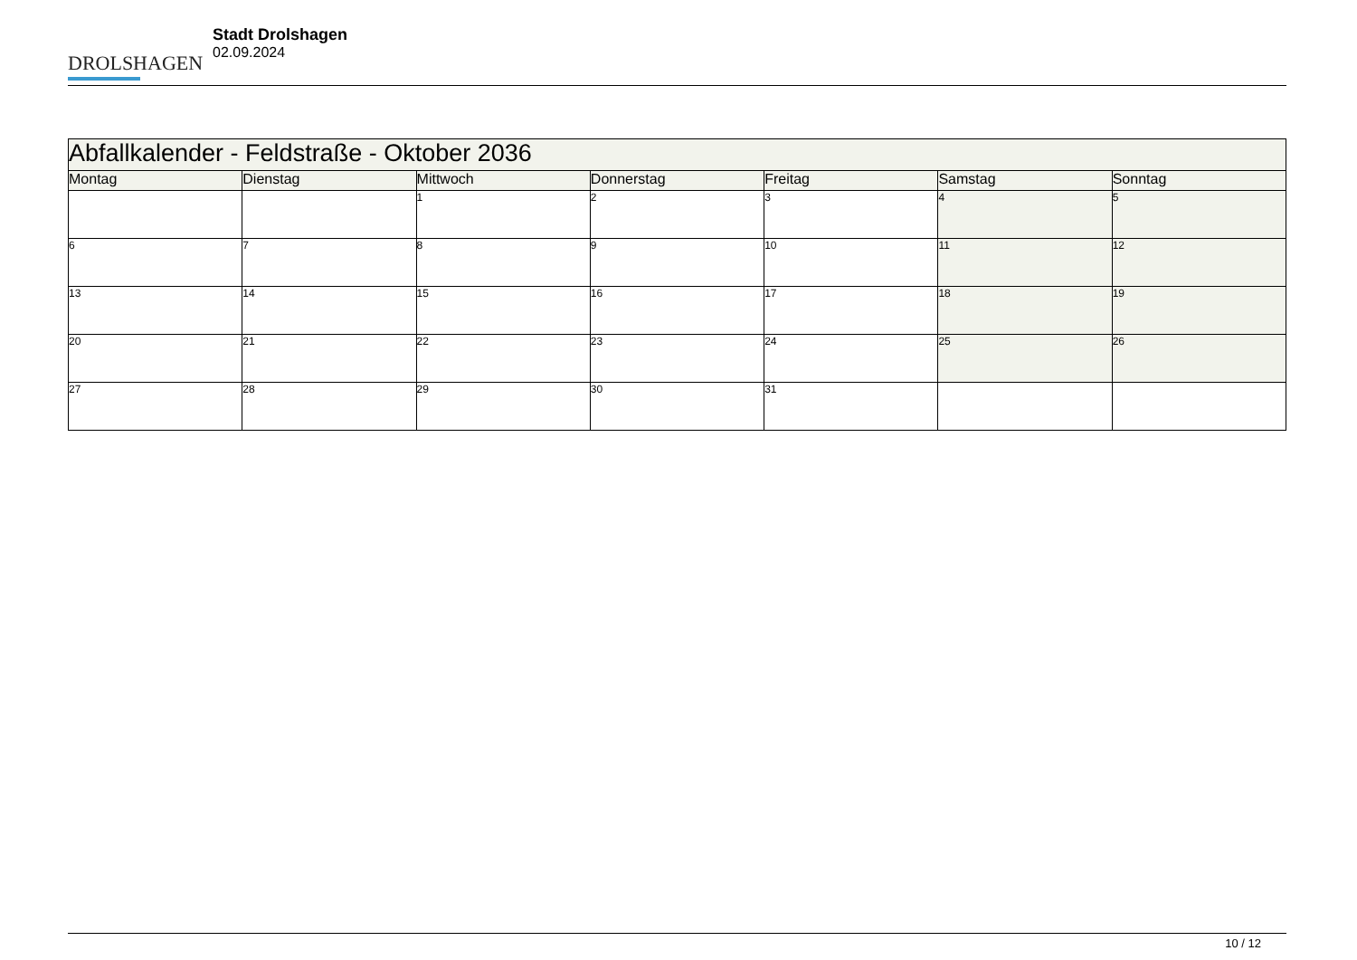DROLSHAGEN
Stadt Drolshagen
02.09.2024
| Abfallkalender - Feldstraße - Oktober 2036 | | | | | | |
| --- | --- | --- | --- | --- | --- | --- |
| Montag | Dienstag | Mittwoch | Donnerstag | Freitag | Samstag | Sonntag |
| | | 1 | 2 | 3 | 4 | 5 |
| 6 | 7 | 8 | 9 | 10 | 11 | 12 |
| 13 | 14 | 15 | 16 | 17 | 18 | 19 |
| 20 | 21 | 22 | 23 | 24 | 25 | 26 |
| 27 | 28 | 29 | 30 | 31 | | |
10 / 12